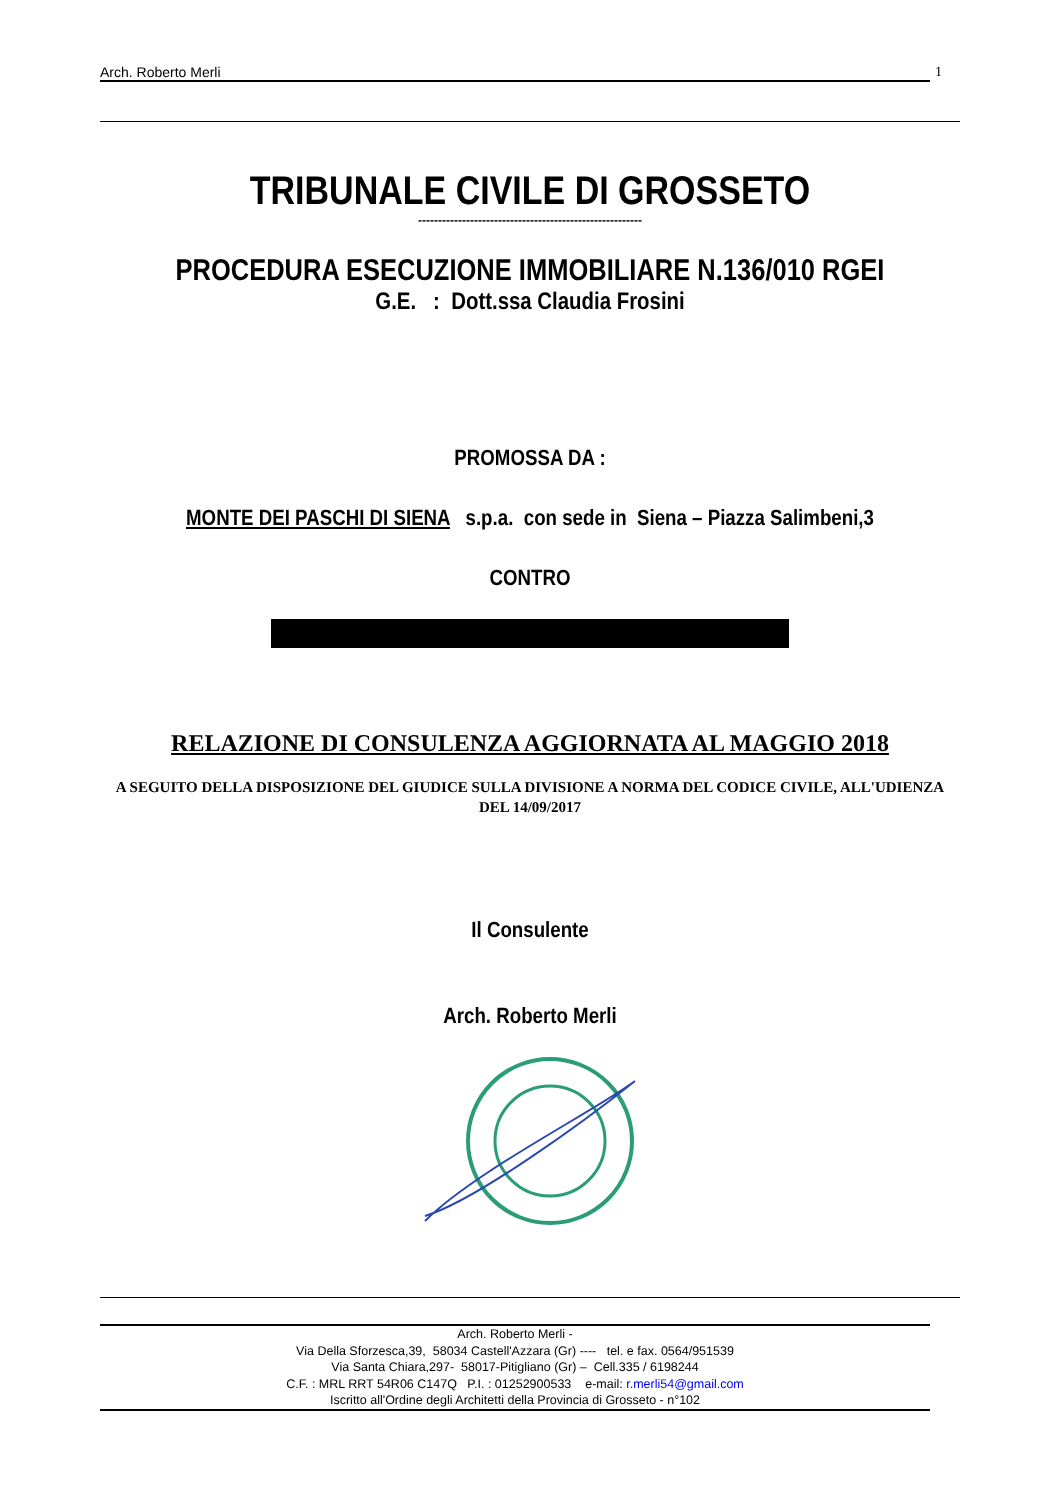Arch. Roberto Merli 1
TRIBUNALE CIVILE DI GROSSETO
--------------------------------------------------------
PROCEDURA ESECUZIONE IMMOBILIARE N.136/010 RGEI
G.E. : Dott.ssa Claudia Frosini
PROMOSSA DA :
MONTE DEI PASCHI DI SIENA s.p.a. con sede in Siena – Piazza Salimbeni,3
CONTRO
RELAZIONE DI CONSULENZA AGGIORNATA AL MAGGIO 2018
A SEGUITO DELLA DISPOSIZIONE DEL GIUDICE SULLA DIVISIONE A NORMA DEL CODICE CIVILE, ALL'UDIENZA DEL 14/09/2017
Il Consulente
Arch. Roberto Merli
Arch. Roberto Merli -
Via Della Sforzesca,39, 58034 Castell'Azzara (Gr) ---- tel. e fax. 0564/951539
Via Santa Chiara,297- 58017-Pitigliano (Gr) – Cell.335 / 6198244
C.F. : MRL RRT 54R06 C147Q P.I. : 01252900533 e-mail: r.merli54@gmail.com
Iscritto all'Ordine degli Architetti della Provincia di Grosseto - n°102